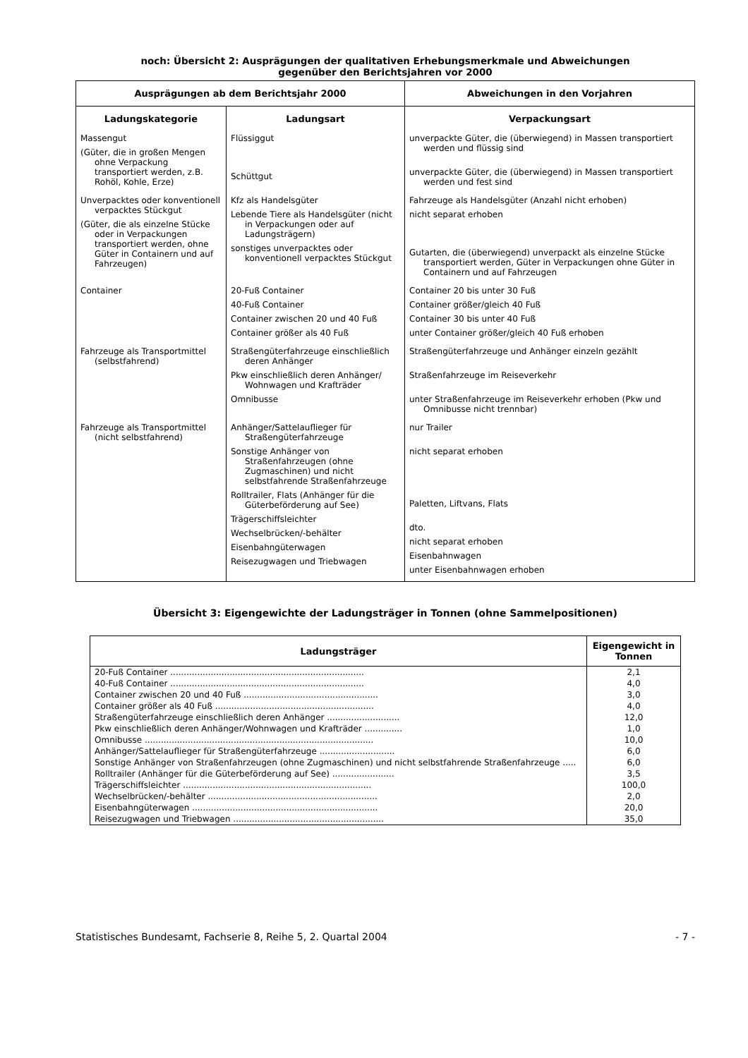noch: Übersicht 2: Ausprägungen der qualitativen Erhebungsmerkmale und Abweichungen
gegenüber den Berichtsjahren vor 2000
| Ausprägungen ab dem Berichtsjahr 2000 | | Abweichungen in den Vorjahren |
| --- | --- | --- |
| Ladungskategorie | Ladungsart | Verpackungsart |
| Massengut (Güter, die in großen Mengen ohne Verpackung transportiert werden, z.B. Rohöl, Kohle, Erze) | Flüssiggut Schüttgut | unverpackte Güter, die (überwiegend) in Massen transportiert werden und flüssig sind unverpackte Güter, die (überwiegend) in Massen transportiert werden und fest sind |
| Unverpacktes oder konventionell verpacktes Stückgut (Güter, die als einzelne Stücke oder in Verpackungen transportiert werden, ohne Güter in Containern und auf Fahrzeugen) | Kfz als Handelsgüter Lebende Tiere als Handelsgüter (nicht in Verpackungen oder auf Ladungsträgern) sonstiges unverpacktes oder konventionell verpacktes Stückgut | Fahrzeuge als Handelsgüter (Anzahl nicht erhoben) nicht separat erhoben Gutarten, die (überwiegend) unverpackt als einzelne Stücke transportiert werden, Güter in Verpackungen ohne Güter in Containern und auf Fahrzeugen |
| Container | 20-Fuß Container 40-Fuß Container Container zwischen 20 und 40 Fuß Container größer als 40 Fuß | Container 20 bis unter 30 Fuß Container größer/gleich 40 Fuß Container 30 bis unter 40 Fuß unter Container größer/gleich 40 Fuß erhoben |
| Fahrzeuge als Transportmittel (selbstfahrend) | Straßengüterfahrzeuge einschließlich deren Anhänger Pkw einschließlich deren Anhänger/ Wohnwagen und Krafträder Omnibusse | Straßengüterfahrzeuge und Anhänger einzeln gezählt Straßenfahrzeuge im Reiseverkehr unter Straßenfahrzeuge im Reiseverkehr erhoben (Pkw und Omnibusse nicht trennbar) |
| Fahrzeuge als Transportmittel (nicht selbstfahrend) | Anhänger/Sattelauflieger für Straßengüterfahrzeuge Sonstige Anhänger von Straßenfahrzeugen (ohne Zugmaschinen) und nicht selbstfahrende Straßenfahrzeuge Rolltrailer, Flats (Anhänger für die Güterbeförderung auf See) Trägerschiffsleichter Wechselbrücken/-behälter Eisenbahngüterwagen Reisezugwagen und Triebwagen | nur Trailer nicht separat erhoben Paletten, Liftvans, Flats dto. nicht separat erhoben Eisenbahnwagen unter Eisenbahnwagen erhoben |
Übersicht 3: Eigengewichte der Ladungsträger in Tonnen (ohne Sammelpositionen)
| Ladungsträger | Eigengewicht in Tonnen |
| --- | --- |
| 20-Fuß Container ........................................................................ | 2,1 |
| 40-Fuß Container ........................................................................ | 4,0 |
| Container zwischen 20 und 40 Fuß .................................................. | 3,0 |
| Container größer als 40 Fuß ........................................................... | 4,0 |
| Straßengüterfahrzeuge einschließlich deren Anhänger ........................... | 12,0 |
| Pkw einschließlich deren Anhänger/Wohnwagen und Krafträder .............. | 1,0 |
| Omnibusse ..................................................................................... | 10,0 |
| Anhänger/Sattelauflieger für Straßengüterfahrzeuge ............................ | 6,0 |
| Sonstige Anhänger von Straßenfahrzeugen (ohne Zugmaschinen) und nicht selbstfahrende Straßenfahrzeuge ..... | 6,0 |
| Rolltrailer (Anhänger für die Güterbeförderung auf See) ....................... | 3,5 |
| Trägerschiffsleichter ...................................................................... | 100,0 |
| Wechselbrücken/-behälter ............................................................... | 2,0 |
| Eisenbahngüterwagen ..................................................................... | 20,0 |
| Reisezugwagen und Triebwagen ........................................................ | 35,0 |
Statistisches Bundesamt, Fachserie 8, Reihe 5, 2. Quartal 2004 - 7 -